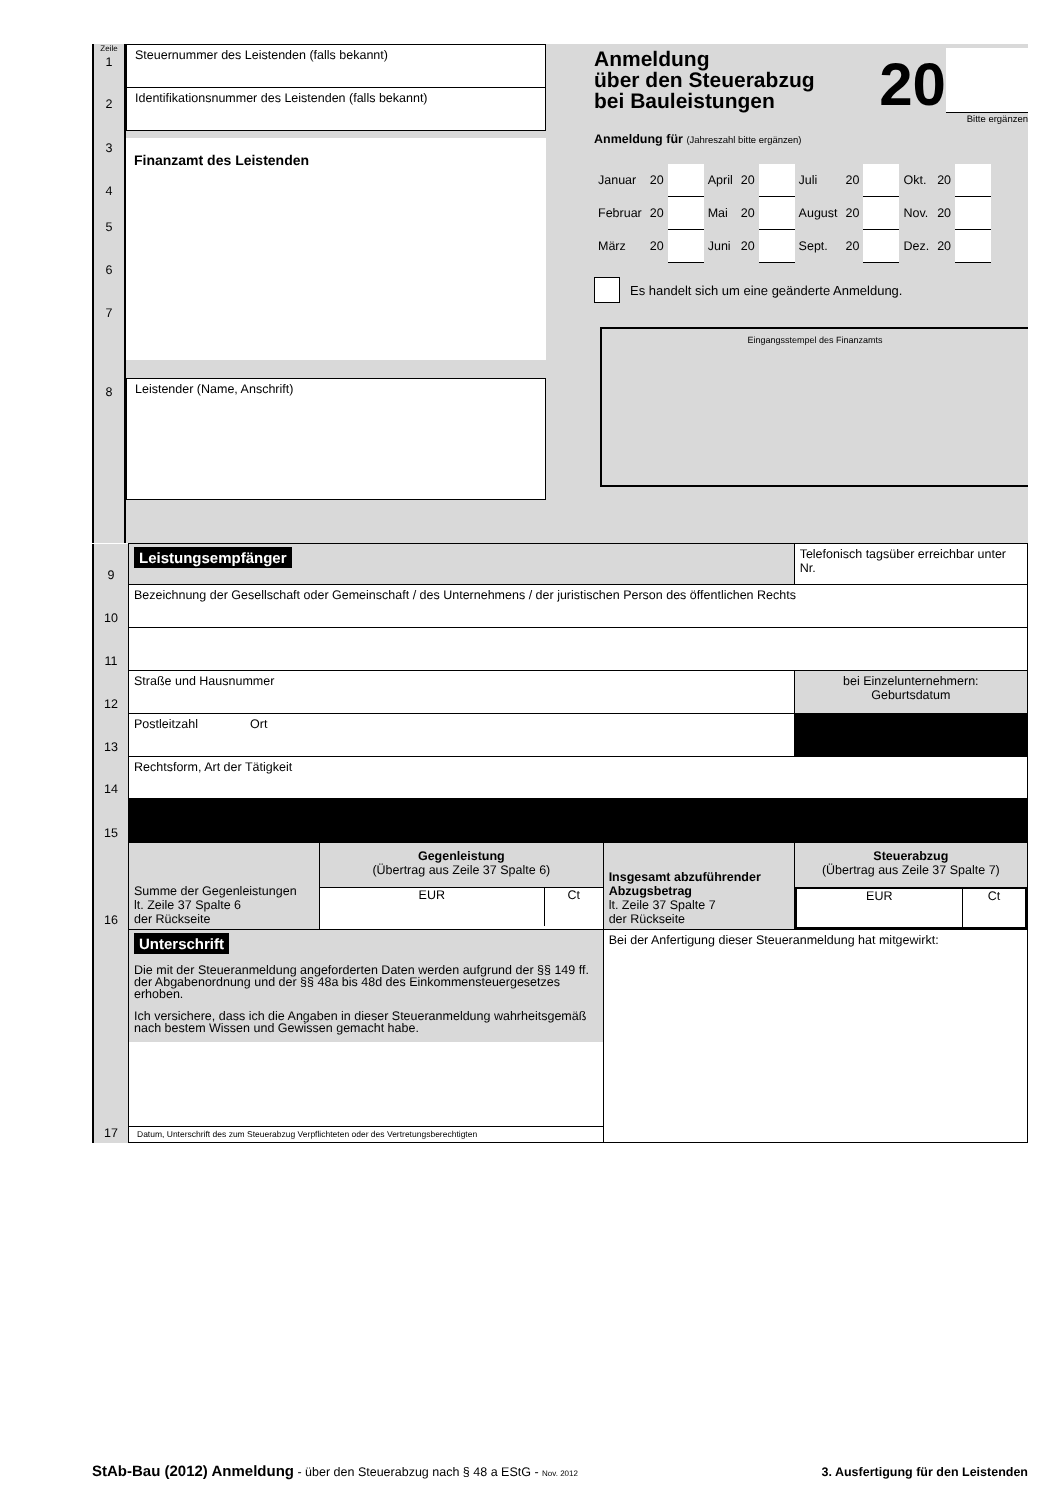Zeile
1
2
3
4
5
6
7
8
Steuernummer des Leistenden (falls bekannt)
Identifikationsnummer des Leistenden (falls bekannt)
Finanzamt des Leistenden
Leistender (Name, Anschrift)
Anmeldung
über den Steuerabzug
bei Bauleistungen
20
Bitte ergänzen
Anmeldung für (Jahreszahl bitte ergänzen)
| Januar | 20 | | April | 20 | | Juli | 20 | | Okt. | 20 | |
| Februar | 20 | | Mai | 20 | | August | 20 | | Nov. | 20 | |
| März | 20 | | Juni | 20 | | Sept. | 20 | | Dez. | 20 | |
Es handelt sich um eine geänderte Anmeldung.
Eingangsstempel des Finanzamts
| 9 | Leistungsempfänger | | | Telefonisch tagsüber erreichbar unter Nr. |
| 10 | Bezeichnung der Gesellschaft oder Gemeinschaft / des Unternehmens / der juristischen Person des öffentlichen Rechts | | | |
| 11 | | | | |
| 12 | Straße und Hausnummer | | | bei Einzelunternehmern: Geburtsdatum |
| 13 | Postleitzahl Ort | | | |
| 14 | Rechtsform, Art der Tätigkeit | | | |
| 15 | | | | |
| 16 | Summe der Gegenleistungen lt. Zeile 37 Spalte 6 der Rückseite | Gegenleistung (Übertrag aus Zeile 37 Spalte 6) EUR Ct | Insgesamt abzuführender Abzugsbetrag lt. Zeile 37 Spalte 7 der Rückseite | Steuerabzug (Übertrag aus Zeile 37 Spalte 7) EUR Ct |
| 17 | Unterschrift Die mit der Steueranmeldung angeforderten Daten werden aufgrund der §§ 149 ff. der Abgabenordnung und der §§ 48a bis 48d des Einkommen­steuergesetzes erhoben. Ich versichere, dass ich die Angaben in dieser Steueranmeldung wahrheits­gemäß nach bestem Wissen und Gewissen gemacht habe. Datum, Unterschrift des zum Steuerabzug Verpflichteten oder des Vertretungsberechtigten | | Bei der Anfertigung dieser Steueranmeldung hat mitgewirkt: | |
StAb-Bau (2012) Anmeldung - über den Steuerabzug nach § 48 a EStG - Nov. 2012
3. Ausfertigung für den Leistenden